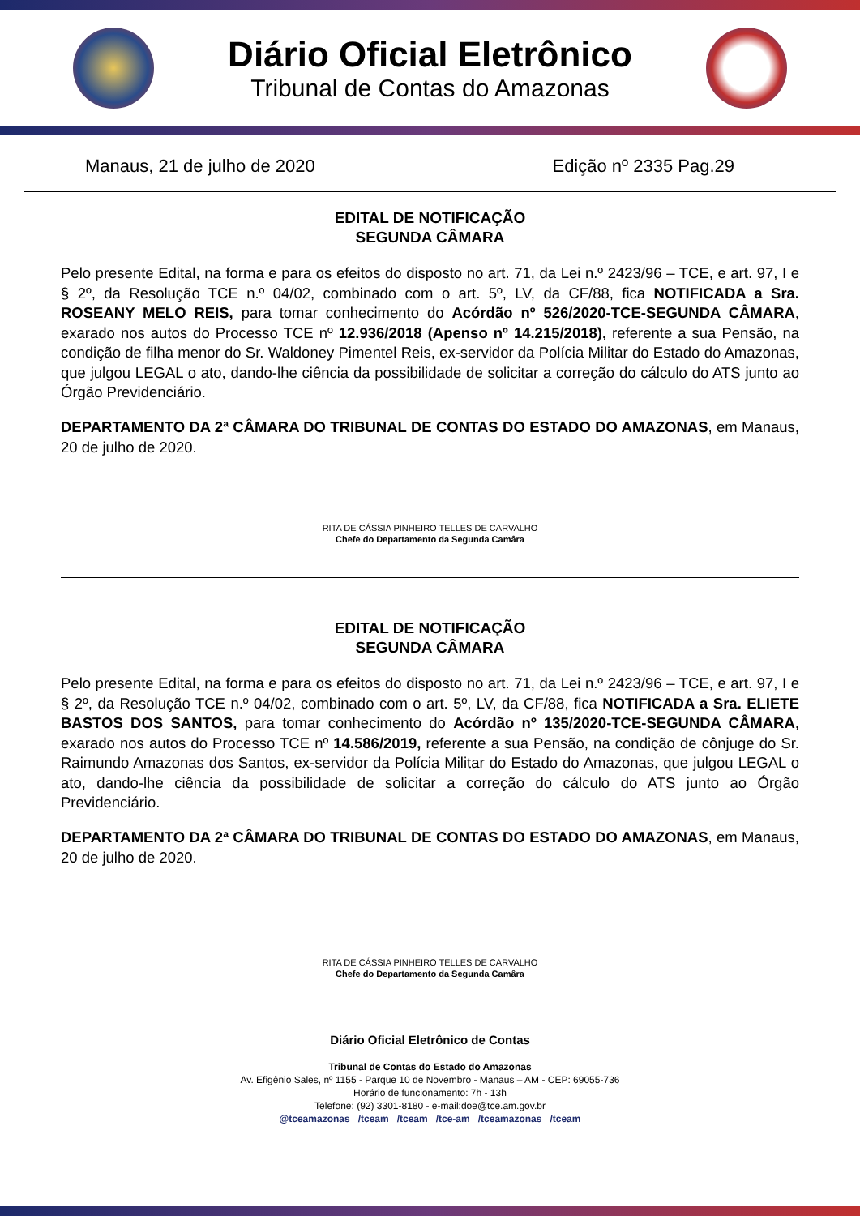Diário Oficial Eletrônico
Tribunal de Contas do Amazonas
Manaus, 21 de julho de 2020 Edição nº 2335 Pag.29
EDITAL DE NOTIFICAÇÃO
SEGUNDA CÂMARA
Pelo presente Edital, na forma e para os efeitos do disposto no art. 71, da Lei n.º 2423/96 – TCE, e art. 97, I e § 2º, da Resolução TCE n.º 04/02, combinado com o art. 5º, LV, da CF/88, fica NOTIFICADA a Sra. ROSEANY MELO REIS, para tomar conhecimento do Acórdão nº 526/2020-TCE-SEGUNDA CÂMARA, exarado nos autos do Processo TCE nº 12.936/2018 (Apenso nº 14.215/2018), referente a sua Pensão, na condição de filha menor do Sr. Waldoney Pimentel Reis, ex-servidor da Polícia Militar do Estado do Amazonas, que julgou LEGAL o ato, dando-lhe ciência da possibilidade de solicitar a correção do cálculo do ATS junto ao Órgão Previdenciário.
DEPARTAMENTO DA 2ª CÂMARA DO TRIBUNAL DE CONTAS DO ESTADO DO AMAZONAS, em Manaus, 20 de julho de 2020.
RITA DE CÁSSIA PINHEIRO TELLES DE CARVALHO
Chefe do Departamento da Segunda Camâra
EDITAL DE NOTIFICAÇÃO
SEGUNDA CÂMARA
Pelo presente Edital, na forma e para os efeitos do disposto no art. 71, da Lei n.º 2423/96 – TCE, e art. 97, I e § 2º, da Resolução TCE n.º 04/02, combinado com o art. 5º, LV, da CF/88, fica NOTIFICADA a Sra. ELIETE BASTOS DOS SANTOS, para tomar conhecimento do Acórdão nº 135/2020-TCE-SEGUNDA CÂMARA, exarado nos autos do Processo TCE nº 14.586/2019, referente a sua Pensão, na condição de cônjuge do Sr. Raimundo Amazonas dos Santos, ex-servidor da Polícia Militar do Estado do Amazonas, que julgou LEGAL o ato, dando-lhe ciência da possibilidade de solicitar a correção do cálculo do ATS junto ao Órgão Previdenciário.
DEPARTAMENTO DA 2ª CÂMARA DO TRIBUNAL DE CONTAS DO ESTADO DO AMAZONAS, em Manaus, 20 de julho de 2020.
RITA DE CÁSSIA PINHEIRO TELLES DE CARVALHO
Chefe do Departamento da Segunda Camâra
Diário Oficial Eletrônico de Contas
Tribunal de Contas do Estado do Amazonas
Av. Efigênio Sales, nº 1155 - Parque 10 de Novembro - Manaus – AM - CEP: 69055-736
Horário de funcionamento: 7h - 13h
Telefone: (92) 3301-8180 - e-mail:doe@tce.am.gov.br
@tceamazonas /tceam /tceam /tce-am /tceamazonas /tceam